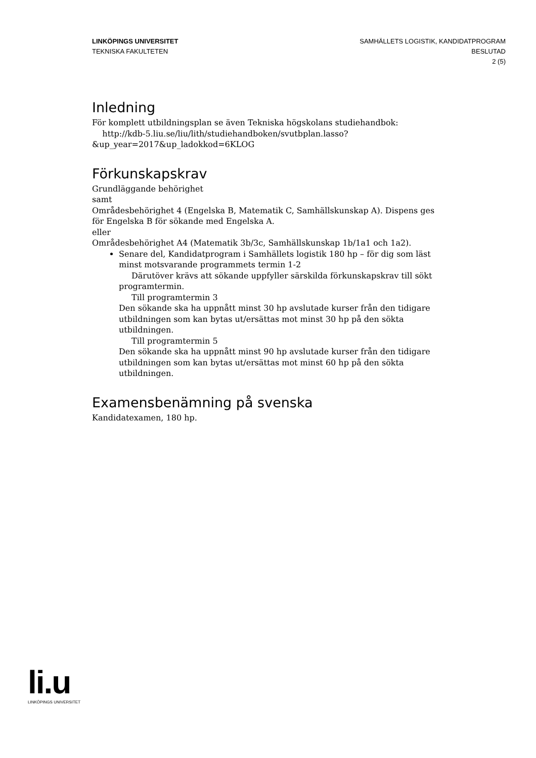LINKÖPINGS UNIVERSITET
TEKNISKA FAKULTETEN
SAMHÄLLETS LOGISTIK, KANDIDATPROGRAM
BESLUTAD
2 (5)
Inledning
För komplett utbildningsplan se även Tekniska högskolans studiehandbok:
http://kdb-5.liu.se/liu/lith/studiehandboken/svutbplan.lasso?
&up_year=2017&up_ladokkod=6KLOG
Förkunskapskrav
Grundläggande behörighet
samt
Områdesbehörighet 4 (Engelska B, Matematik C, Samhällskunskap A). Dispens ges för Engelska B för sökande med Engelska A.
eller
Områdesbehörighet A4 (Matematik 3b/3c, Samhällskunskap 1b/1a1 och 1a2).
Senare del, Kandidatprogram i Samhällets logistik 180 hp – för dig som läst minst motsvarande programmets termin 1-2
Därutöver krävs att sökande uppfyller särskilda förkunskapskrav till sökt programtermin.
Till programtermin 3
Den sökande ska ha uppnått minst 30 hp avslutade kurser från den tidigare utbildningen som kan bytas ut/ersättas mot minst 30 hp på den sökta utbildningen.
Till programtermin 5
Den sökande ska ha uppnått minst 90 hp avslutade kurser från den tidigare utbildningen som kan bytas ut/ersättas mot minst 60 hp på den sökta utbildningen.
Examensbenämning på svenska
Kandidatexamen, 180 hp.
li.u
LINKÖPINGS UNIVERSITET